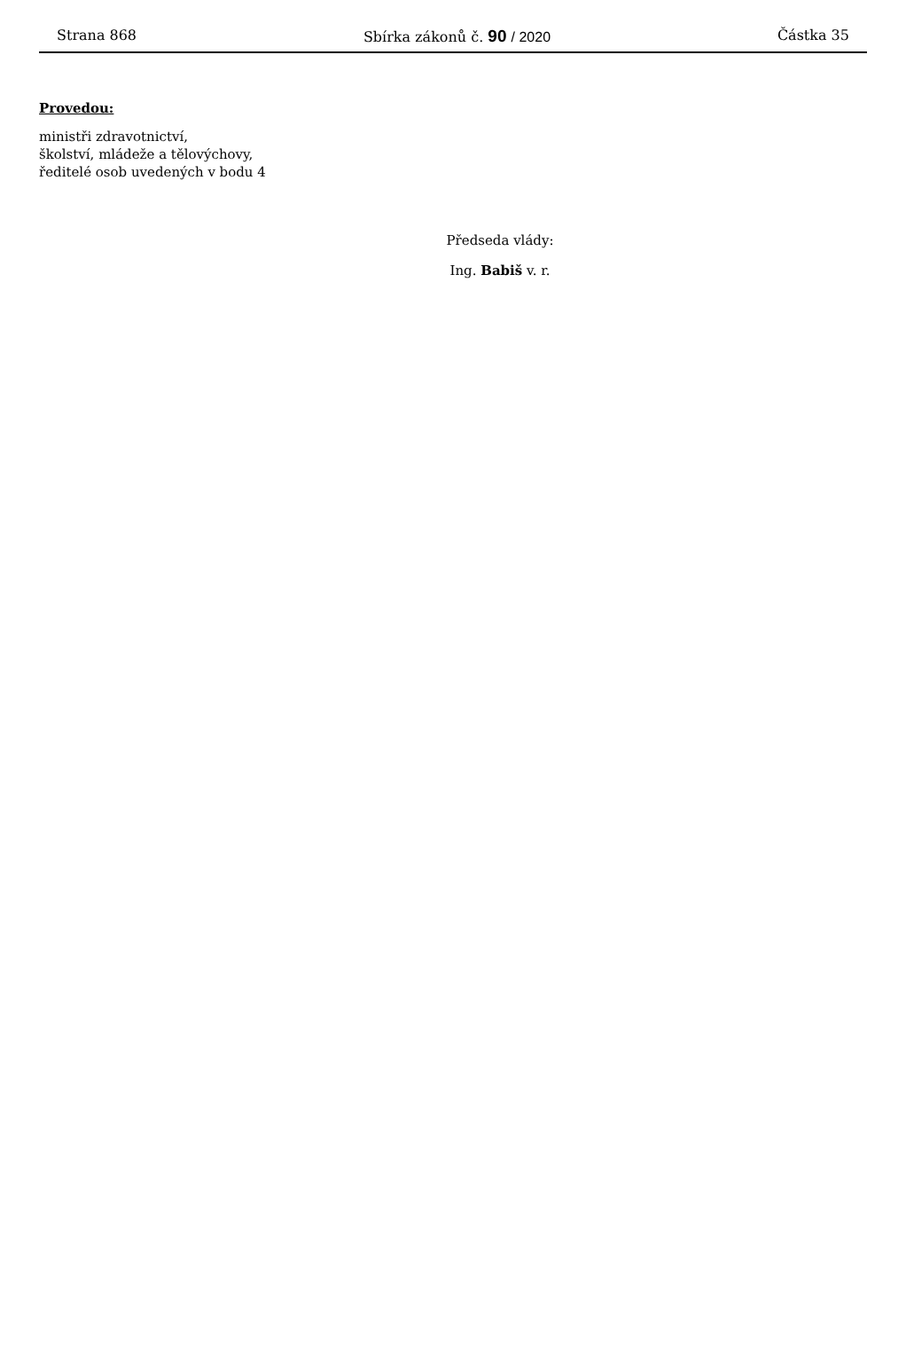Strana 868 Sbírka zákonů č. 90 / 2020 Částka 35
Provedou:
ministři zdravotnictví,
školství, mládeže a tělovýchovy,
ředitelé osob uvedených v bodu 4
Předseda vlády:
Ing. Babiš v. r.